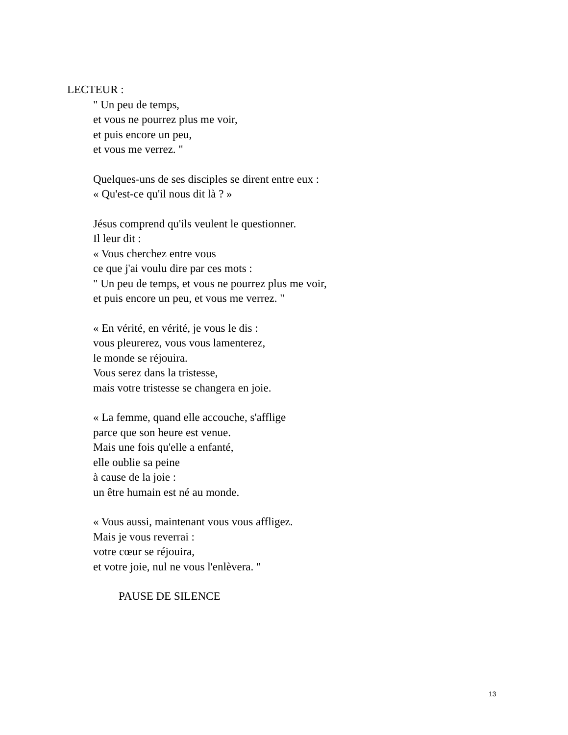LECTEUR :
" Un peu de temps,
et vous ne pourrez plus me voir,
et puis encore un peu,
et vous me verrez. "
Quelques-uns de ses disciples se dirent entre eux :
« Qu'est-ce qu'il nous dit là ? »
Jésus comprend qu'ils veulent le questionner.
Il leur dit :
« Vous cherchez entre vous
ce que j'ai voulu dire par ces mots :
" Un peu de temps, et vous ne pourrez plus me voir,
et puis encore un peu, et vous me verrez. "
« En vérité, en vérité, je vous le dis :
vous pleurerez, vous vous lamenterez,
le monde se réjouira.
Vous serez dans la tristesse,
mais votre tristesse se changera en joie.
« La femme, quand elle accouche, s'afflige
parce que son heure est venue.
Mais une fois qu'elle a enfanté,
elle oublie sa peine
à cause de la joie :
un être humain est né au monde.
« Vous aussi, maintenant vous vous affligez.
Mais je vous reverrai :
votre cœur se réjouira,
et votre joie, nul ne vous l'enlèvera. "
PAUSE DE SILENCE
13